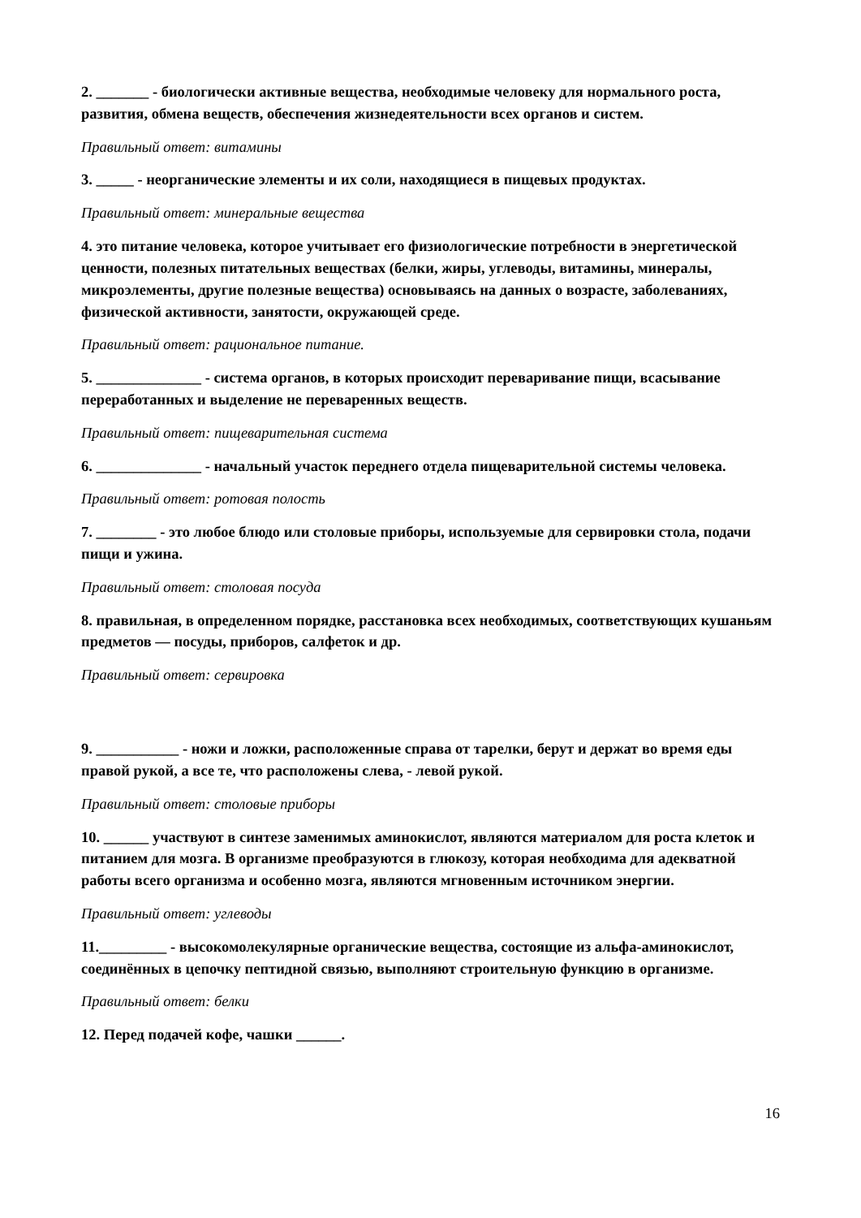2. _______ - биологически активные вещества, необходимые человеку для нормального роста, развития, обмена веществ, обеспечения жизнедеятельности всех органов и систем.
Правильный ответ: витамины
3. _____ - неорганические элементы и их соли, находящиеся в пищевых продуктах.
Правильный ответ: минеральные вещества
4. это питание человека, которое учитывает его физиологические потребности в энергетической ценности, полезных питательных веществах (белки, жиры, углеводы, витамины, минералы, микроэлементы, другие полезные вещества) основываясь на данных о возрасте, заболеваниях, физической активности, занятости, окружающей среде.
Правильный ответ: рациональное питание.
5. ______________ - система органов, в которых происходит переваривание пищи, всасывание переработанных и выделение не переваренных веществ.
Правильный ответ: пищеварительная система
6. ______________ - начальный участок переднего отдела пищеварительной системы человека.
Правильный ответ: ротовая полость
7. ________ - это любое блюдо или столовые приборы, используемые для сервировки стола, подачи пищи и ужина.
Правильный ответ: столовая посуда
8. правильная, в определенном порядке, расстановка всех необходимых, соответствующих кушаньям предметов — посуды, приборов, салфеток и др.
Правильный ответ: сервировка
9. ___________ - ножи и ложки, расположенные справа от тарелки, берут и держат во время еды правой рукой, а все те, что расположены слева, - левой рукой.
Правильный ответ: столовые приборы
10. ______ участвуют в синтезе заменимых аминокислот, являются материалом для роста клеток и питанием для мозга. В организме преобразуются в глюкозу, которая необходима для адекватной работы всего организма и особенно мозга, являются мгновенным источником энергии.
Правильный ответ: углеводы
11._________ - высокомолекулярные органические вещества, состоящие из альфа-аминокислот, соединённых в цепочку пептидной связью, выполняют строительную функцию в организме.
Правильный ответ: белки
12. Перед подачей кофе, чашки ______.
16